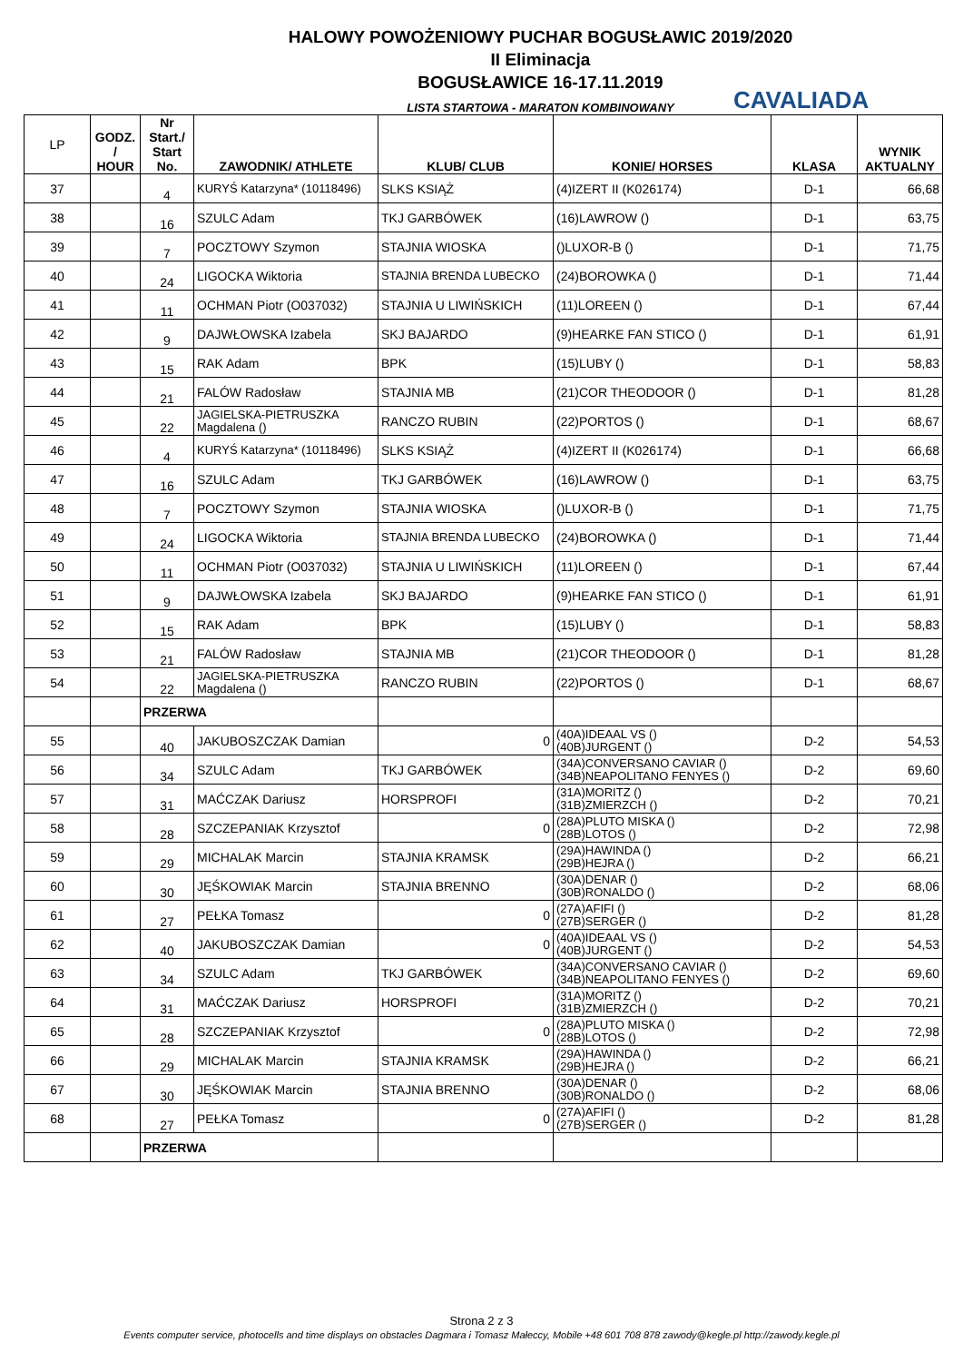HALOWY POWOŻENIOWY PUCHAR BOGUSŁAWIC 2019/2020
II Eliminacja
BOGUSŁAWICE 16-17.11.2019
CAVALIADA
LISTA STARTOWA - MARATON KOMBINOWANY
| LP | GODZ. / HOUR | Nr Start./ Start No. | ZAWODNIK/ ATHLETE | KLUB/ CLUB | KONIE/ HORSES | KLASA | WYNIK AKTUALNY |
| --- | --- | --- | --- | --- | --- | --- | --- |
| 37 | | 4 | KURYŚ Katarzyna* (10118496) | SLKS KSIĄŻ | (4)IZERT II (K026174) | D-1 | 66,68 |
| 38 | | 16 | SZULC Adam | TKJ GARBÓWEK | (16)LAWROW () | D-1 | 63,75 |
| 39 | | 7 | POCZTOWY Szymon | STAJNIA WIOSKA | ()LUXOR-B () | D-1 | 71,75 |
| 40 | | 24 | LIGOCKA Wiktoria | STAJNIA BRENDA LUBECKO | (24)BOROWKA () | D-1 | 71,44 |
| 41 | | 11 | OCHMAN Piotr (O037032) | STAJNIA U LIWIŃSKICH | (11)LOREEN () | D-1 | 67,44 |
| 42 | | 9 | DAJWŁOWSKA Izabela | SKJ BAJARDO | (9)HEARKE FAN STICO () | D-1 | 61,91 |
| 43 | | 15 | RAK Adam | BPK | (15)LUBY () | D-1 | 58,83 |
| 44 | | 21 | FALÓW Radosław | STAJNIA MB | (21)COR THEODOOR () | D-1 | 81,28 |
| 45 | | 22 | JAGIELSKA-PIETRUSZKA Magdalena () | RANCZO RUBIN | (22)PORTOS () | D-1 | 68,67 |
| 46 | | 4 | KURYŚ Katarzyna* (10118496) | SLKS KSIĄŻ | (4)IZERT II (K026174) | D-1 | 66,68 |
| 47 | | 16 | SZULC Adam | TKJ GARBÓWEK | (16)LAWROW () | D-1 | 63,75 |
| 48 | | 7 | POCZTOWY Szymon | STAJNIA WIOSKA | ()LUXOR-B () | D-1 | 71,75 |
| 49 | | 24 | LIGOCKA Wiktoria | STAJNIA BRENDA LUBECKO | (24)BOROWKA () | D-1 | 71,44 |
| 50 | | 11 | OCHMAN Piotr (O037032) | STAJNIA U LIWIŃSKICH | (11)LOREEN () | D-1 | 67,44 |
| 51 | | 9 | DAJWŁOWSKA Izabela | SKJ BAJARDO | (9)HEARKE FAN STICO () | D-1 | 61,91 |
| 52 | | 15 | RAK Adam | BPK | (15)LUBY () | D-1 | 58,83 |
| 53 | | 21 | FALÓW Radosław | STAJNIA MB | (21)COR THEODOOR () | D-1 | 81,28 |
| 54 | | 22 | JAGIELSKA-PIETRUSZKA Magdalena () | RANCZO RUBIN | (22)PORTOS () | D-1 | 68,67 |
| | | PRZERWA | | | | | |
| 55 | | 40 | JAKUBOSZCZAK Damian | 0 | (40A)IDEAAL VS () (40B)JURGENT () | D-2 | 54,53 |
| 56 | | 34 | SZULC Adam | TKJ GARBÓWEK | (34A)CONVERSANO CAVIAR () (34B)NEAPOLITANO FENYES () | D-2 | 69,60 |
| 57 | | 31 | MAĆCZAK Dariusz | HORSPROFI | (31A)MORITZ () (31B)ZMIERZCH () | D-2 | 70,21 |
| 58 | | 28 | SZCZEPANIAK Krzysztof | 0 | (28A)PLUTO MISKA () (28B)LOTOS () | D-2 | 72,98 |
| 59 | | 29 | MICHALAK Marcin | STAJNIA KRAMSK | (29A)HAWINDA () (29B)HEJRA () | D-2 | 66,21 |
| 60 | | 30 | JĘŚKOWIAK Marcin | STAJNIA BRENNO | (30A)DENAR () (30B)RONALDO () | D-2 | 68,06 |
| 61 | | 27 | PEŁKA Tomasz | 0 | (27A)AFIFI () (27B)SERGER () | D-2 | 81,28 |
| 62 | | 40 | JAKUBOSZCZAK Damian | 0 | (40A)IDEAAL VS () (40B)JURGENT () | D-2 | 54,53 |
| 63 | | 34 | SZULC Adam | TKJ GARBÓWEK | (34A)CONVERSANO CAVIAR () (34B)NEAPOLITANO FENYES () | D-2 | 69,60 |
| 64 | | 31 | MAĆCZAK Dariusz | HORSPROFI | (31A)MORITZ () (31B)ZMIERZCH () | D-2 | 70,21 |
| 65 | | 28 | SZCZEPANIAK Krzysztof | 0 | (28A)PLUTO MISKA () (28B)LOTOS () | D-2 | 72,98 |
| 66 | | 29 | MICHALAK Marcin | STAJNIA KRAMSK | (29A)HAWINDA () (29B)HEJRA () | D-2 | 66,21 |
| 67 | | 30 | JĘŚKOWIAK Marcin | STAJNIA BRENNO | (30A)DENAR () (30B)RONALDO () | D-2 | 68,06 |
| 68 | | 27 | PEŁKA Tomasz | 0 | (27A)AFIFI () (27B)SERGER () | D-2 | 81,28 |
| | | PRZERWA | | | | | |
Strona 2 z 3
Events computer service, photocells and time displays on obstacles Dagmara i Tomasz Małeccy, Mobile +48 601 708 878 zawody@kegle.pl http://zawody.kegle.pl